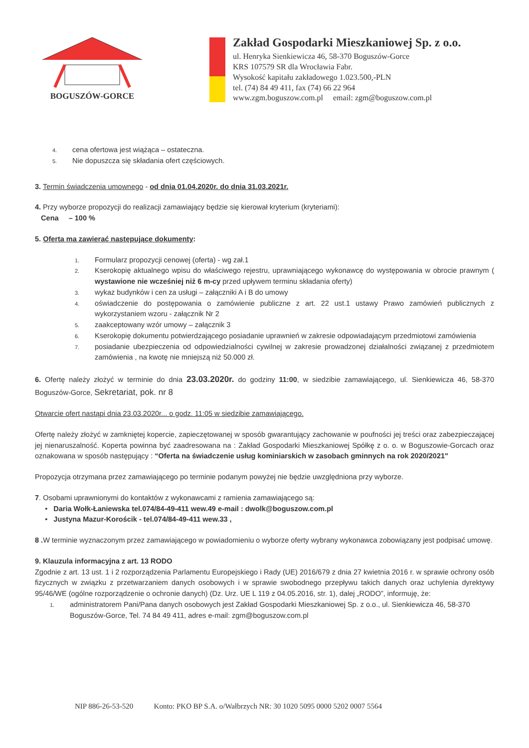BOGUSZÓW-GORCE
Zakład Gospodarki Mieszkaniowej Sp. z o.o.
ul. Henryka Sienkiewicza 46, 58-370 Boguszów-Gorce
KRS 107579 SR dla Wrocławia Fabr.
Wysokość kapitału zakładowego 1.023.500,-PLN
tel. (74) 84 49 411, fax (74) 66 22 964
www.zgm.boguszow.com.pl email: zgm@boguszow.com.pl
4. cena ofertowa jest wiążąca – ostateczna.
5. Nie dopuszcza się składania ofert częściowych.
3. Termin świadczenia umownego - od dnia 01.04.2020r. do dnia 31.03.2021r.
4. Przy wyborze propozycji do realizacji zamawiający będzie się kierował kryterium (kryteriami):
Cena – 100 %
5. Oferta ma zawierać następujące dokumenty:
1. Formularz propozycji cenowej (oferta) - wg zał.1
2. Kserokopię aktualnego wpisu do właściwego rejestru, uprawniającego wykonawcę do występowania w obrocie prawnym ( wystawione nie wcześniej niż 6 m-cy przed upływem terminu składania oferty)
3. wykaz budynków i cen za usługi – załączniki A i B do umowy
4. oświadczenie do postępowania o zamówienie publiczne z art. 22 ust.1 ustawy Prawo zamówień publicznych z wykorzystaniem wzoru - załącznik Nr 2
5. zaakceptowany wzór umowy – załącznik 3
6. Kserokopię dokumentu potwierdzającego posiadanie uprawnień w zakresie odpowiadającym przedmiotowi zamówienia
7. posiadanie ubezpieczenia od odpowiedzialności cywilnej w zakresie prowadzonej działalności związanej z przedmiotem zamówienia , na kwotę nie mniejszą niż 50.000 zł.
6. Ofertę należy złożyć w terminie do dnia 23.03.2020r. do godziny 11:00, w siedzibie zamawiającego, ul. Sienkiewicza 46, 58-370 Boguszów-Gorce, Sekretariat, pok. nr 8
Otwarcie ofert nastąpi dnia 23.03.2020r... o godz. 11:05 w siedzibie zamawiającego.
Ofertę należy złożyć w zamkniętej kopercie, zapieczętowanej w sposób gwarantujący zachowanie w poufności jej treści oraz zabezpieczającej jej nienaruszalność. Koperta powinna być zaadresowana na : Zakład Gospodarki Mieszkaniowej Spółkę z o. o. w Boguszowie-Gorcach oraz oznakowana w sposób następujący : “Oferta na świadczenie usług kominiarskich w zasobach gminnych na rok 2020/2021"
Propozycja otrzymana przez zamawiającego po terminie podanym powyżej nie będzie uwzględniona przy wyborze.
7. Osobami uprawnionymi do kontaktów z wykonawcami z ramienia zamawiającego są:
• Daria Wołk-Łaniewska tel.074/84-49-411 wew.49 e-mail : dwolk@boguszow.com.pl
• Justyna Mazur-Korościk - tel.074/84-49-411 wew.33 ,
8 . W terminie wyznaczonym przez zamawiającego w powiadomieniu o wyborze oferty wybrany wykonawca zobowiązany jest podpisać umowę.
9. Klauzula informacyjna z art. 13 RODO
Zgodnie z art. 13 ust. 1 i 2 rozporządzenia Parlamentu Europejskiego i Rady (UE) 2016/679 z dnia 27 kwietnia 2016 r. w sprawie ochrony osób fizycznych w związku z przetwarzaniem danych osobowych i w sprawie swobodnego przepływu takich danych oraz uchylenia dyrektywy 95/46/WE (ogólne rozporządzenie o ochronie danych) (Dz. Urz. UE L 119 z 04.05.2016, str. 1), dalej „RODO”, informuję, że:
1. administratorem Pani/Pana danych osobowych jest Zakład Gospodarki Mieszkaniowej Sp. z o.o., ul. Sienkiewicza 46, 58-370 Boguszów-Gorce, Tel. 74 84 49 411, adres e-mail: zgm@boguszow.com.pl
NIP 886-26-53-520 Konto: PKO BP S.A. o/Wałbrzych NR: 30 1020 5095 0000 5202 0007 5564